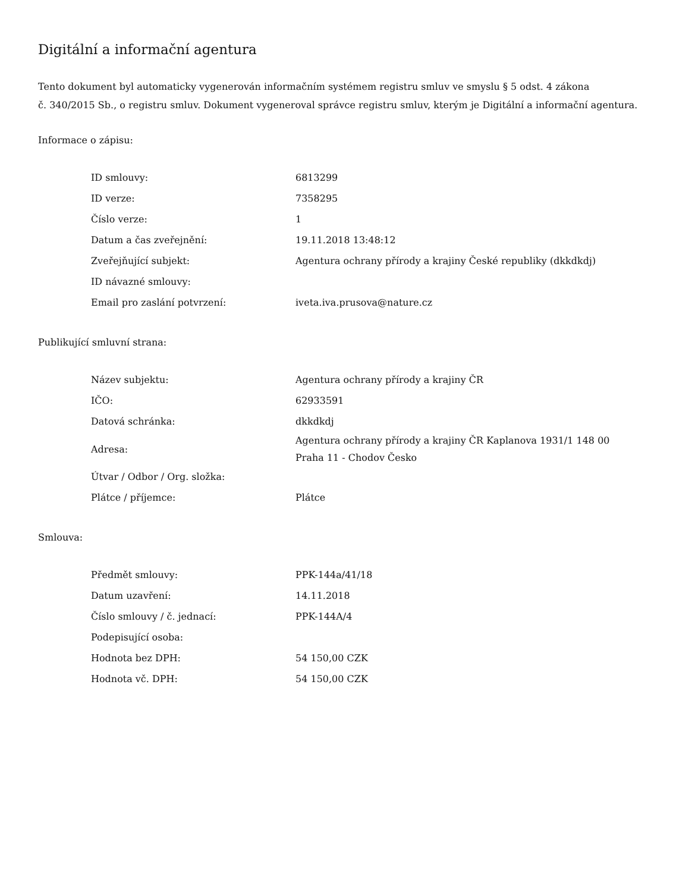Digitální a informační agentura
Tento dokument byl automaticky vygenerován informačním systémem registru smluv ve smyslu § 5 odst. 4 zákona
č. 340/2015 Sb., o registru smluv. Dokument vygeneroval správce registru smluv, kterým je Digitální a informační agentura.
Informace o zápisu:
| ID smlouvy: | 6813299 |
| ID verze: | 7358295 |
| Číslo verze: | 1 |
| Datum a čas zveřejnění: | 19.11.2018 13:48:12 |
| Zveřejňující subjekt: | Agentura ochrany přírody a krajiny České republiky (dkkdkdj) |
| ID návazné smlouvy: | |
| Email pro zaslání potvrzení: | iveta.iva.prusova@nature.cz |
Publikující smluvní strana:
| Název subjektu: | Agentura ochrany přírody a krajiny ČR |
| IČO: | 62933591 |
| Datová schránka: | dkkdkdj |
| Adresa: | Agentura ochrany přírody a krajiny ČR Kaplanova 1931/1 148 00 Praha 11 - Chodov Česko |
| Útvar / Odbor / Org. složka: | |
| Plátce / příjemce: | Plátce |
Smlouva:
| Předmět smlouvy: | PPK-144a/41/18 |
| Datum uzavření: | 14.11.2018 |
| Číslo smlouvy / č. jednací: | PPK-144A/4 |
| Podepisující osoba: | |
| Hodnota bez DPH: | 54 150,00 CZK |
| Hodnota vč. DPH: | 54 150,00 CZK |